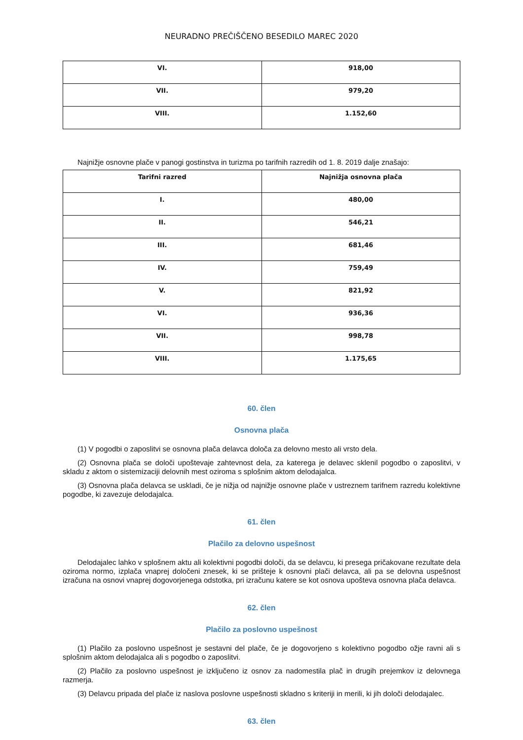NEURADNO PREČIŠČENO BESEDILO MAREC 2020
| VI. | 918,00 |
| VII. | 979,20 |
| VIII. | 1.152,60 |
Najnižje osnovne plače v panogi gostinstva in turizma po tarifnih razredih od 1. 8. 2019 dalje znašajo:
| Tarifni razred | Najnižja osnovna plača |
| --- | --- |
| I. | 480,00 |
| II. | 546,21 |
| III. | 681,46 |
| IV. | 759,49 |
| V. | 821,92 |
| VI. | 936,36 |
| VII. | 998,78 |
| VIII. | 1.175,65 |
60. člen
Osnovna plača
(1) V pogodbi o zaposlitvi se osnovna plača delavca določa za delovno mesto ali vrsto dela.
(2) Osnovna plača se določi upoštevaje zahtevnost dela, za katerega je delavec sklenil pogodbo o zaposlitvi, v skladu z aktom o sistemizaciji delovnih mest oziroma s splošnim aktom delodajalca.
(3) Osnovna plača delavca se uskladi, če je nižja od najnižje osnovne plače v ustreznem tarifnem razredu kolektivne pogodbe, ki zavezuje delodajalca.
61. člen
Plačilo za delovno uspešnost
Delodajalec lahko v splošnem aktu ali kolektivni pogodbi določi, da se delavcu, ki presega pričakovane rezultate dela oziroma normo, izplača vnaprej določeni znesek, ki se prišteje k osnovni plači delavca, ali pa se delovna uspešnost izračuna na osnovi vnaprej dogovorjenega odstotka, pri izračunu katere se kot osnova upošteva osnovna plača delavca.
62. člen
Plačilo za poslovno uspešnost
(1) Plačilo za poslovno uspešnost je sestavni del plače, če je dogovorjeno s kolektivno pogodbo ožje ravni ali s splošnim aktom delodajalca ali s pogodbo o zaposlitvi.
(2) Plačilo za poslovno uspešnost je izključeno iz osnov za nadomestila plač in drugih prejemkov iz delovnega razmerja.
(3) Delavcu pripada del plače iz naslova poslovne uspešnosti skladno s kriteriji in merili, ki jih določi delodajalec.
63. člen